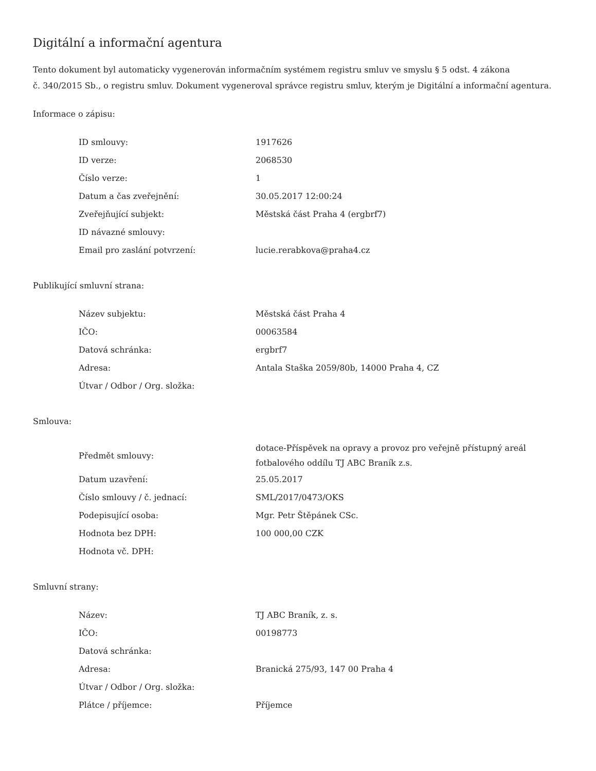Digitální a informační agentura
Tento dokument byl automaticky vygenerován informačním systémem registru smluv ve smyslu § 5 odst. 4 zákona
č. 340/2015 Sb., o registru smluv. Dokument vygeneroval správce registru smluv, kterým je Digitální a informační agentura.
Informace o zápisu:
| ID smlouvy: | 1917626 |
| ID verze: | 2068530 |
| Číslo verze: | 1 |
| Datum a čas zveřejnění: | 30.05.2017 12:00:24 |
| Zveřejňující subjekt: | Městská část Praha 4 (ergbrf7) |
| ID návazné smlouvy: | |
| Email pro zaslání potvrzení: | lucie.rerabkova@praha4.cz |
Publikující smluvní strana:
| Název subjektu: | Městská část Praha 4 |
| IČO: | 00063584 |
| Datová schránka: | ergbrf7 |
| Adresa: | Antala Staška 2059/80b, 14000 Praha 4, CZ |
| Útvar / Odbor / Org. složka: | |
Smlouva:
| Předmět smlouvy: | dotace-Příspěvek na opravy a provoz pro veřejně přístupný areál fotbalového oddílu TJ ABC Braník z.s. |
| Datum uzavření: | 25.05.2017 |
| Číslo smlouvy / č. jednací: | SML/2017/0473/OKS |
| Podepisující osoba: | Mgr. Petr Štěpánek CSc. |
| Hodnota bez DPH: | 100 000,00 CZK |
| Hodnota vč. DPH: | |
Smluvní strany:
| Název: | TJ ABC Braník, z. s. |
| IČO: | 00198773 |
| Datová schránka: | |
| Adresa: | Branická 275/93, 147 00 Praha 4 |
| Útvar / Odbor / Org. složka: | |
| Plátce / příjemce: | Příjemce |